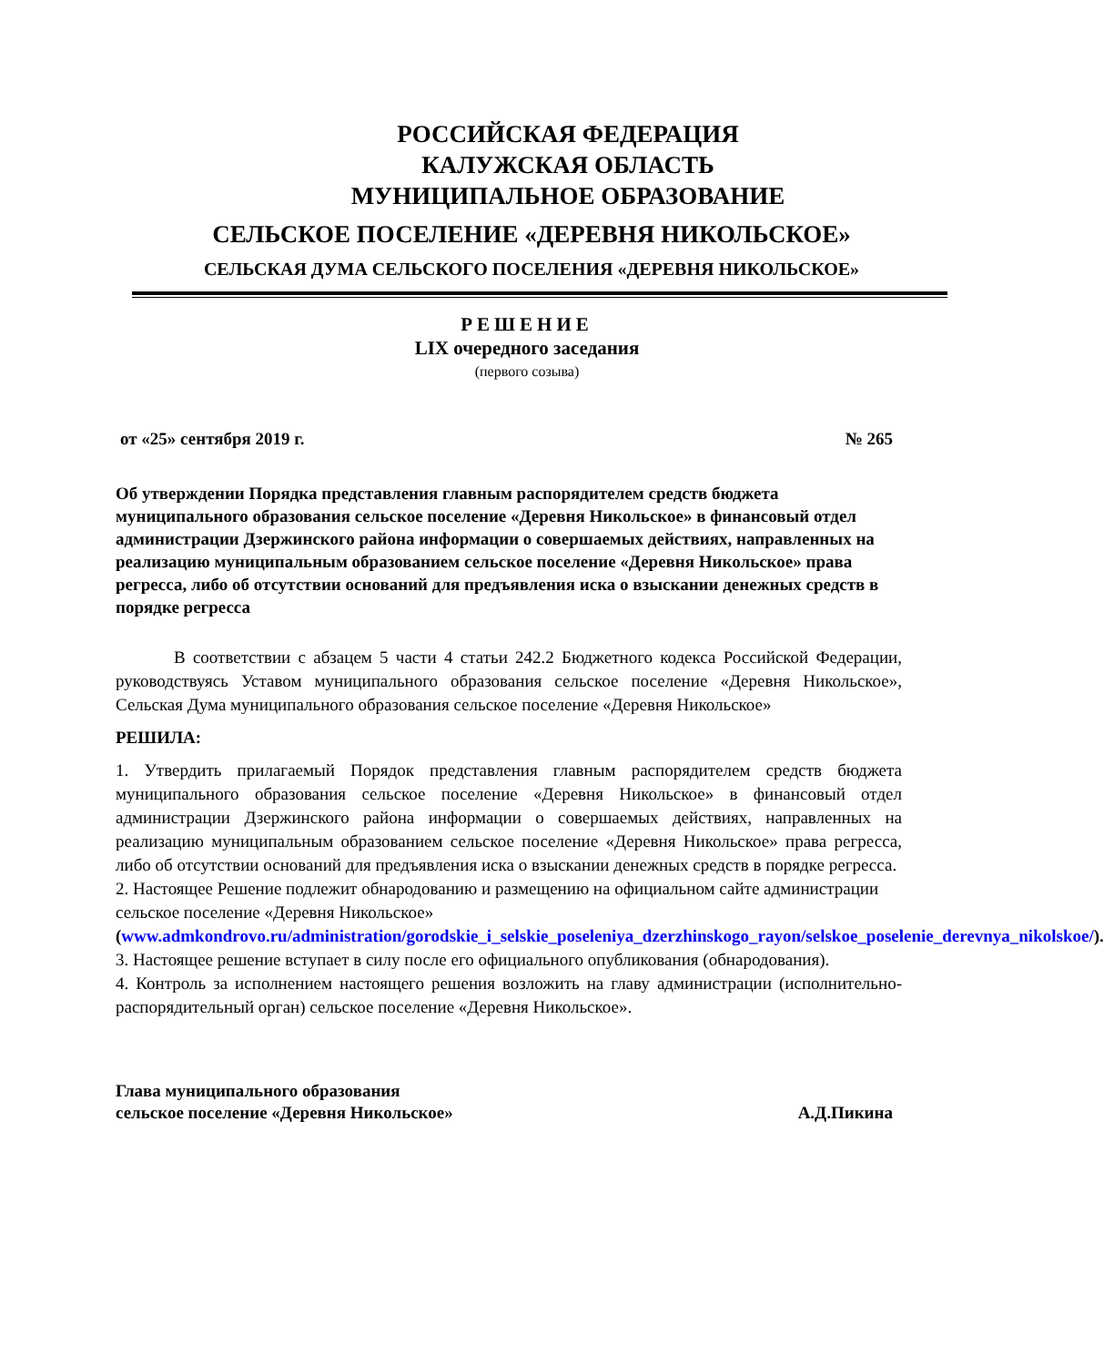РОССИЙСКАЯ ФЕДЕРАЦИЯ
КАЛУЖСКАЯ ОБЛАСТЬ
МУНИЦИПАЛЬНОЕ ОБРАЗОВАНИЕ
СЕЛЬСКОЕ ПОСЕЛЕНИЕ «ДЕРЕВНЯ НИКОЛЬСКОЕ»
СЕЛЬСКАЯ ДУМА СЕЛЬСКОГО ПОСЕЛЕНИЯ «ДЕРЕВНЯ НИКОЛЬСКОЕ»
РЕШЕНИЕ
LIX очередного заседания
(первого созыва)
от «25» сентября 2019 г. № 265
Об утверждении Порядка представления главным распорядителем средств бюджета муниципального образования сельское поселение «Деревня Никольское» в финансовый отдел администрации Дзержинского района информации о совершаемых действиях, направленных на реализацию муниципальным образованием сельское поселение «Деревня Никольское» права регресса, либо об отсутствии оснований для предъявления иска о взыскании денежных средств в порядке регресса
В соответствии с абзацем 5 части 4 статьи 242.2 Бюджетного кодекса Российской Федерации, руководствуясь Уставом муниципального образования сельское поселение «Деревня Никольское», Сельская Дума муниципального образования сельское поселение «Деревня Никольское»
РЕШИЛА:
1. Утвердить прилагаемый Порядок представления главным распорядителем средств бюджета муниципального образования сельское поселение «Деревня Никольское» в финансовый отдел администрации Дзержинского района информации о совершаемых действиях, направленных на реализацию муниципальным образованием сельское поселение «Деревня Никольское» права регресса, либо об отсутствии оснований для предъявления иска о взыскании денежных средств в порядке регресса.
2. Настоящее Решение подлежит обнародованию и размещению на официальном сайте администрации сельское поселение «Деревня Никольское» (www.admkondrovo.ru/administration/gorodskie_i_selskie_poseleniya_dzerzhinskogo_rayon/selskoe_poselenie_derevnya_nikolskoe/).
3. Настоящее решение вступает в силу после его официального опубликования (обнародования).
4. Контроль за исполнением настоящего решения возложить на главу администрации (исполнительно-распорядительный орган) сельское поселение «Деревня Никольское».
Глава муниципального образования
сельское поселение «Деревня Никольское» А.Д.Пикина